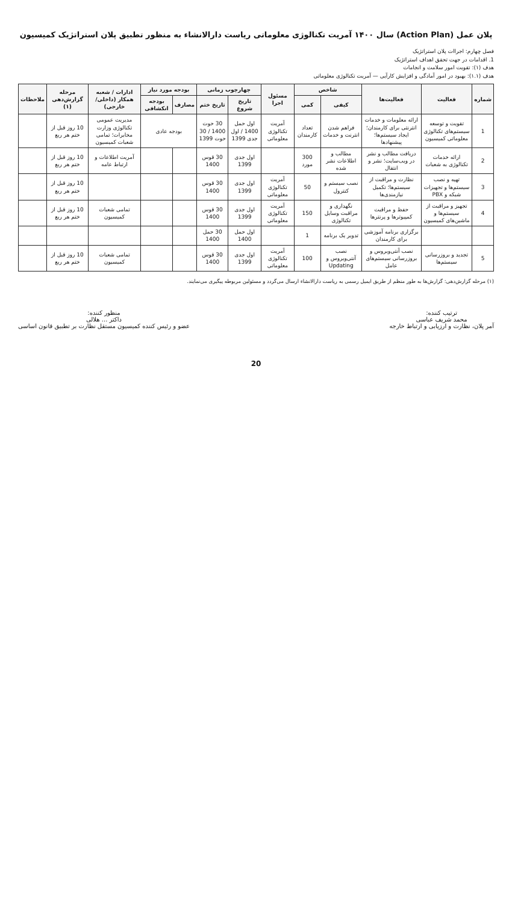پلان عمل (Action Plan) سال ۱۴۰۰ آمریت تکنالوژی معلوماتی ریاست دارالانشاء به منظور تطبیق پلان استراتژیک کمیسیون
فصل چهارم: اجراات پلان استراتژیک
1. اقدامات در جهت تحقق اهداف استراتژیک
هدف (۱): تقویت امور سلامت و انجامات
هدف (۱.۱): بهبود در امور آمادگی و افزایش کارآیی — آمریت تکنالوژی معلوماتی
| شماره | فعالیت | فعالیت‌ها | شاخص | | مسئول اجرا | چهارچوب زمانی | | بودجه مورد نیاز | | ادارات / شعبه همکار (داخلی/خارجی) | مرحله گزارش‌دهی (۱) | ملاحظات |
| --- | --- | --- | --- | --- | --- | --- | --- | --- | --- | --- | --- | --- |
| | | | کیفی | کمی | | تاریخ شروع | تاریخ ختم | مصارف | بودجه انکشافی | | | |
| 1 | تقویت و توسعه سیستم‌های تکنالوژی معلوماتی کمیسیون | ارائه معلومات و خدمات انترنتی برای کارمندان؛ ایجاد سیستم‌ها؛ پیشنهادها | فراهم شدن انترنت و خدمات | تعداد کارمندان | آمریت تکنالوژی معلوماتی | اول حمل 1400 / اول جدی 1399 | 30 حوت 1400 / 30 حوت 1399 | بودجه عادی | | مدیریت عمومی تکنالوژی وزارت مخابرات؛ تمامی شعبات کمیسیون | 10 روز قبل از ختم هر ربع | |
| 2 | ارائه خدمات تکنالوژی به شعبات | دریافت مطالب و نشر در ویب‌سایت؛ نشر و انتقال | مطالب و اطلاعات نشر شده | 300 مورد | | اول جدی 1399 | 30 قوس 1400 | | | آمریت اطلاعات و ارتباط عامه | 10 روز قبل از ختم هر ربع | |
| 3 | تهیه و نصب سیستم‌ها و تجهیزات شبکه و PBX | نظارت و مراقبت از سیستم‌ها؛ تکمیل نیازمندی‌ها | نصب سیستم و کنترول | 50 | آمریت تکنالوژی معلوماتی | اول جدی 1399 | 30 قوس 1400 | | | | 10 روز قبل از ختم هر ربع | |
| 4 | تجهیز و مراقبت از سیستم‌ها و ماشین‌های کمیسیون | حفظ و مراقبت کمپیوترها و پرنترها | نگهداری و مراقبت وسایل تکنالوژی | 150 | آمریت تکنالوژی معلوماتی | اول جدی 1399 | 30 قوس 1400 | | | تمامی شعبات کمیسیون | 10 روز قبل از ختم هر ربع | |
| | | برگزاری برنامه آموزشی برای کارمندان | تدویر یک برنامه | 1 | | اول حمل 1400 | 30 حمل 1400 | | | | | |
| 5 | تجدید و بروزرسانی سیستم‌ها | نصب آنتی‌ویروس و بروزرسانی سیستم‌های عامل | نصب آنتی‌ویروس و Updating | 100 | آمریت تکنالوژی معلوماتی | اول جدی 1399 | 30 قوس 1400 | | | تمامی شعبات کمیسیون | 10 روز قبل از ختم هر ربع | |
(۱) مرحله گزارش‌دهی: گزارش‌ها به طور منظم از طریق ایمیل رسمی به ریاست دارالانشاء ارسال می‌گردد و مسئولین مربوطه پیگیری می‌نمایند.
ترتیب کننده:
محمد شریف عباسی
آمر پلان، نظارت و ارزیابی و ارتباط خارجه
منظور کننده:
داکتر ... هلالی
عضو و رئیس کننده کمیسیون مستقل نظارت بر تطبیق قانون اساسی
20